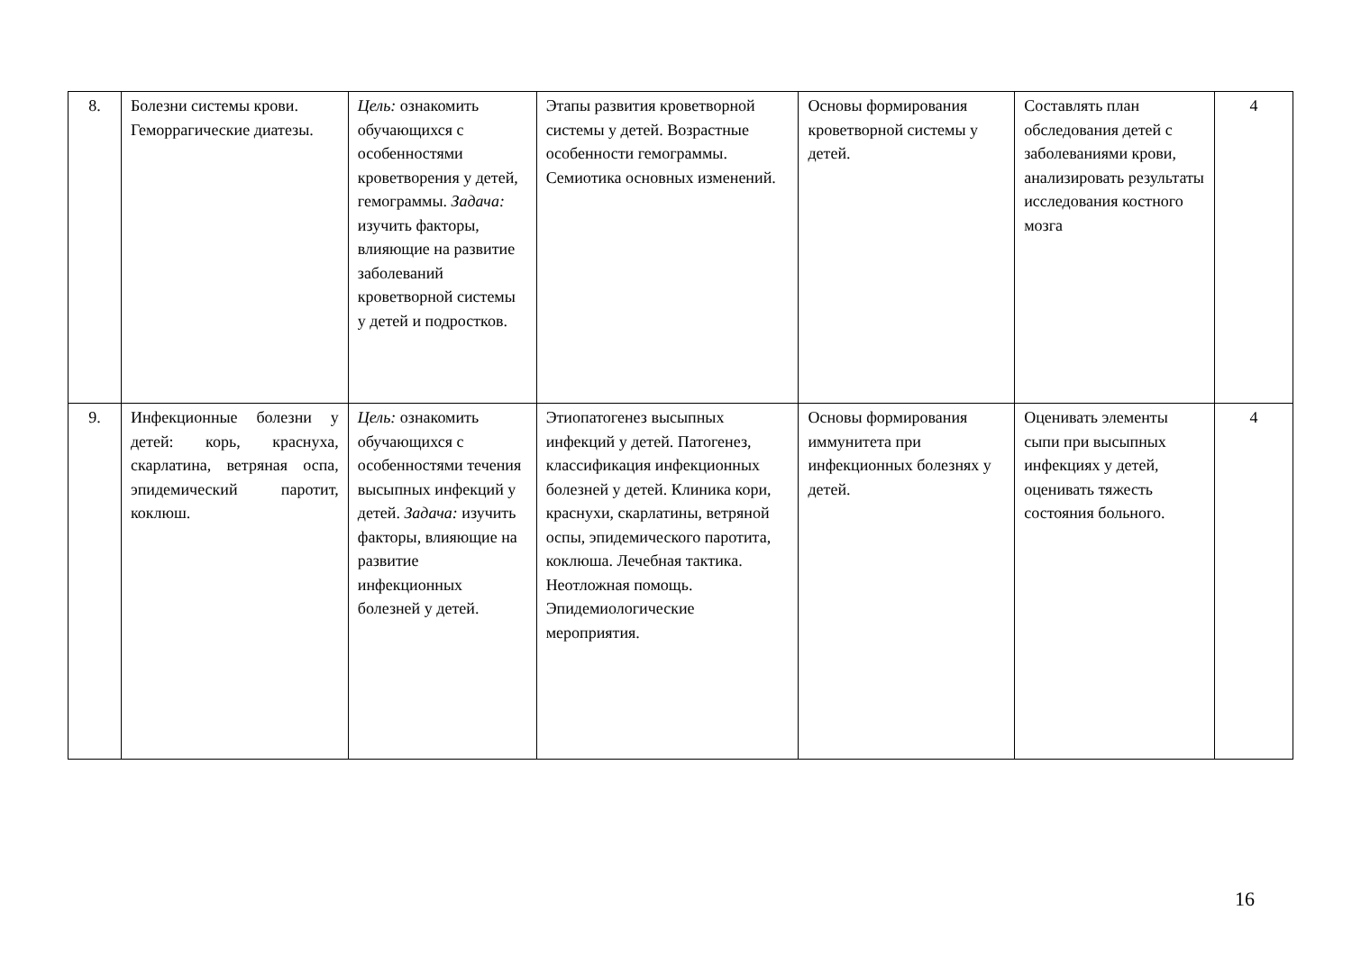| 8. | Болезни системы крови. Геморрагические диатезы. | Цель: ознакомить обучающихся с особенностями кроветворения у детей, гемограммы. Задача: изучить факторы, влияющие на развитие заболеваний кроветворной системы у детей и подростков. | Этапы развития кроветворной системы у детей. Возрастные особенности гемограммы. Семиотика основных изменений. | Основы формирования кроветворной системы у детей. | Составлять план обследования детей с заболеваниями крови, анализировать результаты исследования костного мозга | 4 |
| 9. | Инфекционные болезни у детей: корь, краснуха, скарлатина, ветряная оспа, эпидемический паротит, коклюш. | Цель: ознакомить обучающихся с особенностями течения высыпных инфекций у детей. Задача: изучить факторы, влияющие на развитие инфекционных болезней у детей. | Этиопатогенез высыпных инфекций у детей. Патогенез, классификация инфекционных болезней у детей. Клиника кори, краснухи, скарлатины, ветряной оспы, эпидемического паротита, коклюша. Лечебная тактика. Неотложная помощь. Эпидемиологические мероприятия. | Основы формирования иммунитета при инфекционных болезнях у детей. | Оценивать элементы сыпи при высыпных инфекциях у детей, оценивать тяжесть состояния больного. | 4 |
16